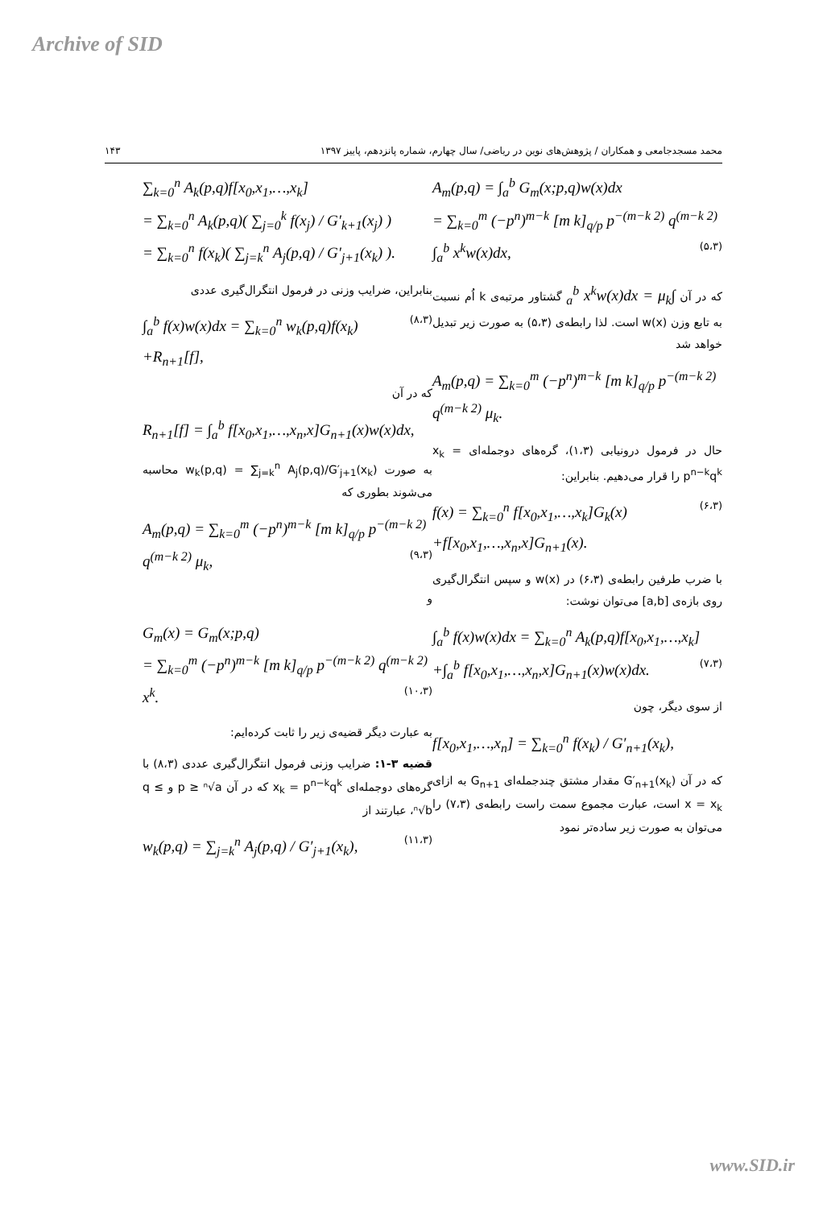Archive of SID
۱۴۳ محمد مسجدجامعی و همکاران / پژوهش‌های نوین در ریاضی/ سال چهارم، شماره پانزدهم، پاییز ۱۳۹۷
A<sub>m</sub>(p,q) = ∫<sub>a</sub><sup>b</sup> G<sub>m</sub>(x;p,q)w(x)dx
= ∑<sub>k=0</sub><sup>m</sup> (−p<sup>n</sup>)<sup>m−k</sup> [m k]<sub>q/p</sub> p<sup>−(m−k 2)</sup> q<sup>(m−k 2)</sup> ∫<sub>a</sub><sup>b</sup> x<sup>k</sup>w(x)dx, (۵،۳)
که در آن ∫<sub>a</sub><sup>b</sup> x<sup>k</sup>w(x)dx = μ<sub>k</sub> گشتاور مرتبه‌ی k اُم نسبت به تابع وزن w(x) است. لذا رابطه‌ی (۵،۳) به صورت زیر تبدیل خواهد شد
A<sub>m</sub>(p,q) = ∑<sub>k=0</sub><sup>m</sup> (−p<sup>n</sup>)<sup>m−k</sup> [m k]<sub>q/p</sub> p<sup>−(m−k 2)</sup> q<sup>(m−k 2)</sup> μ<sub>k</sub>.
حال در فرمول درونیابی (۱،۳)، گره‌های دوجمله‌ای x<sub>k</sub> = p<sup>n−k</sup>q<sup>k</sup> را قرار می‌دهیم. بنابراین:
f(x) = ∑<sub>k=0</sub><sup>n</sup> f[x<sub>0</sub>,x<sub>1</sub>,…,x<sub>k</sub>]G<sub>k</sub>(x) (۶،۳)
+f[x<sub>0</sub>,x<sub>1</sub>,…,x<sub>n</sub>,x]G<sub>n+1</sub>(x).
با ضرب طرفین رابطه‌ی (۶،۳) در w(x) و سپس انتگرال‌گیری روی بازه‌ی [a,b] می‌توان نوشت:
∫<sub>a</sub><sup>b</sup> f(x)w(x)dx = ∑<sub>k=0</sub><sup>n</sup> A<sub>k</sub>(p,q)f[x<sub>0</sub>,x<sub>1</sub>,…,x<sub>k</sub>] (۷،۳)
+∫<sub>a</sub><sup>b</sup> f[x<sub>0</sub>,x<sub>1</sub>,…,x<sub>n</sub>,x]G<sub>n+1</sub>(x)w(x)dx.
از سوی دیگر، چون
f[x<sub>0</sub>,x<sub>1</sub>,…,x<sub>n</sub>] = ∑<sub>k=0</sub><sup>n</sup> f(x<sub>k</sub>) / G′<sub>n+1</sub>(x<sub>k</sub>),
که در آن G′<sub>n+1</sub>(x<sub>k</sub>) مقدار مشتق چندجمله‌ای G<sub>n+1</sub> به ازای x = x<sub>k</sub> است، عبارت مجموع سمت راست رابطه‌ی (۷،۳) را می‌توان به صورت زیر ساده‌تر نمود
∑<sub>k=0</sub><sup>n</sup> A<sub>k</sub>(p,q)f[x<sub>0</sub>,x<sub>1</sub>,…,x<sub>k</sub>]
= ∑<sub>k=0</sub><sup>n</sup> A<sub>k</sub>(p,q)( ∑<sub>j=0</sub><sup>k</sup> f(x<sub>j</sub>) / G′<sub>k+1</sub>(x<sub>j</sub>) )
= ∑<sub>k=0</sub><sup>n</sup> f(x<sub>k</sub>)( ∑<sub>j=k</sub><sup>n</sup> A<sub>j</sub>(p,q) / G′<sub>j+1</sub>(x<sub>k</sub>) ).
بنابراین، ضرایب وزنی در فرمول انتگرال‌گیری عددی
∫<sub>a</sub><sup>b</sup> f(x)w(x)dx = ∑<sub>k=0</sub><sup>n</sup> w<sub>k</sub>(p,q)f(x<sub>k</sub>) (۸،۳)
+R<sub>n+1</sub>[f],
که در آن
R<sub>n+1</sub>[f] = ∫<sub>a</sub><sup>b</sup> f[x<sub>0</sub>,x<sub>1</sub>,…,x<sub>n</sub>,x]G<sub>n+1</sub>(x)w(x)dx,
به صورت w<sub>k</sub>(p,q) = ∑<sub>j=k</sub><sup>n</sup> A<sub>j</sub>(p,q)/G′<sub>j+1</sub>(x<sub>k</sub>) محاسبه می‌شوند بطوری که
A<sub>m</sub>(p,q) = ∑<sub>k=0</sub><sup>m</sup> (−p<sup>n</sup>)<sup>m−k</sup> [m k]<sub>q/p</sub> p<sup>−(m−k 2)</sup> q<sup>(m−k 2)</sup> μ<sub>k</sub>, (۹،۳)
و
G<sub>m</sub>(x) = G<sub>m</sub>(x;p,q)
= ∑<sub>k=0</sub><sup>m</sup> (−p<sup>n</sup>)<sup>m−k</sup> [m k]<sub>q/p</sub> p<sup>−(m−k 2)</sup> q<sup>(m−k 2)</sup> x<sup>k</sup>. (۱۰،۳)
به عبارت دیگر قضیه‌ی زیر را ثابت کرده‌ایم:
قضیه ۳-۱: ضرایب وزنی فرمول انتگرال‌گیری عددی (۸،۳) با گره‌های دوجمله‌ای x<sub>k</sub> = p<sup>n−k</sup>q<sup>k</sup> که در آن p ≥ ⁿ√a و q ≤ ⁿ√b، عبارتند از
w<sub>k</sub>(p,q) = ∑<sub>j=k</sub><sup>n</sup> A<sub>j</sub>(p,q) / G′<sub>j+1</sub>(x<sub>k</sub>), (۱۱،۳)
www.SID.ir